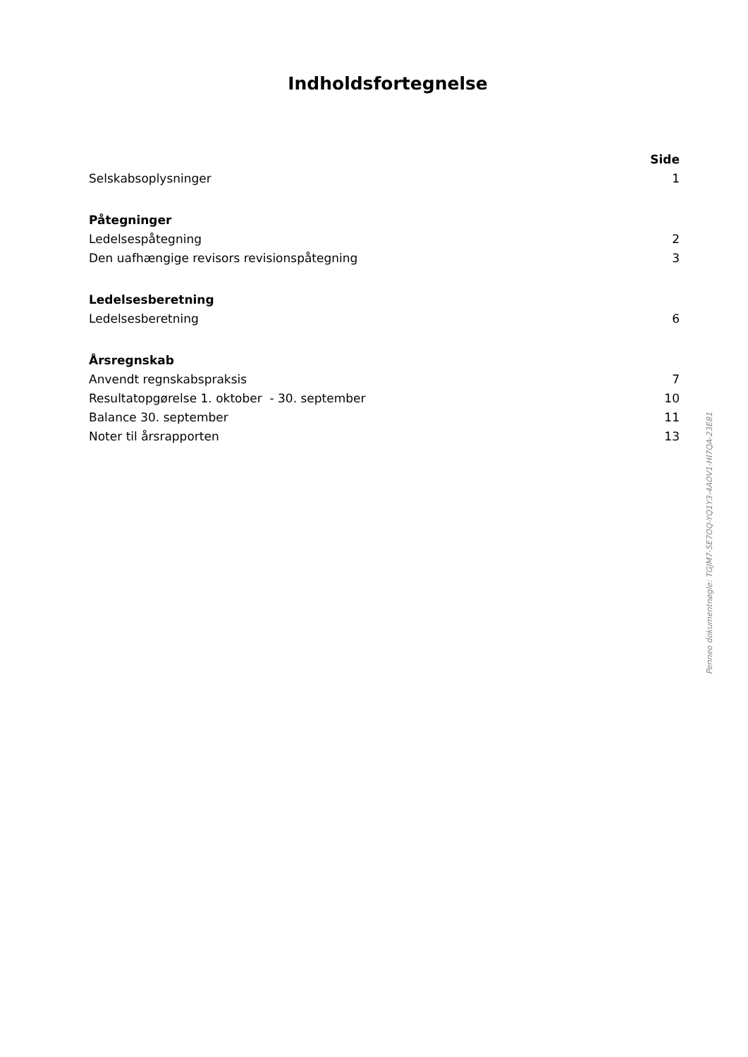Indholdsfortegnelse
| | Side |
| Selskabsoplysninger | 1 |
| Påtegninger | |
| Ledelsespåtegning | 2 |
| Den uafhængige revisors revisionspåtegning | 3 |
| Ledelsesberetning | |
| Ledelsesberetning | 6 |
| Årsregnskab | |
| Anvendt regnskabspraksis | 7 |
| Resultatopgørelse 1. oktober - 30. september | 10 |
| Balance 30. september | 11 |
| Noter til årsrapporten | 13 |
Penneo dokumentnøgle: TGJM7-5E7OQ-YQ1Y3-4AOV1-HI7QA-23E81